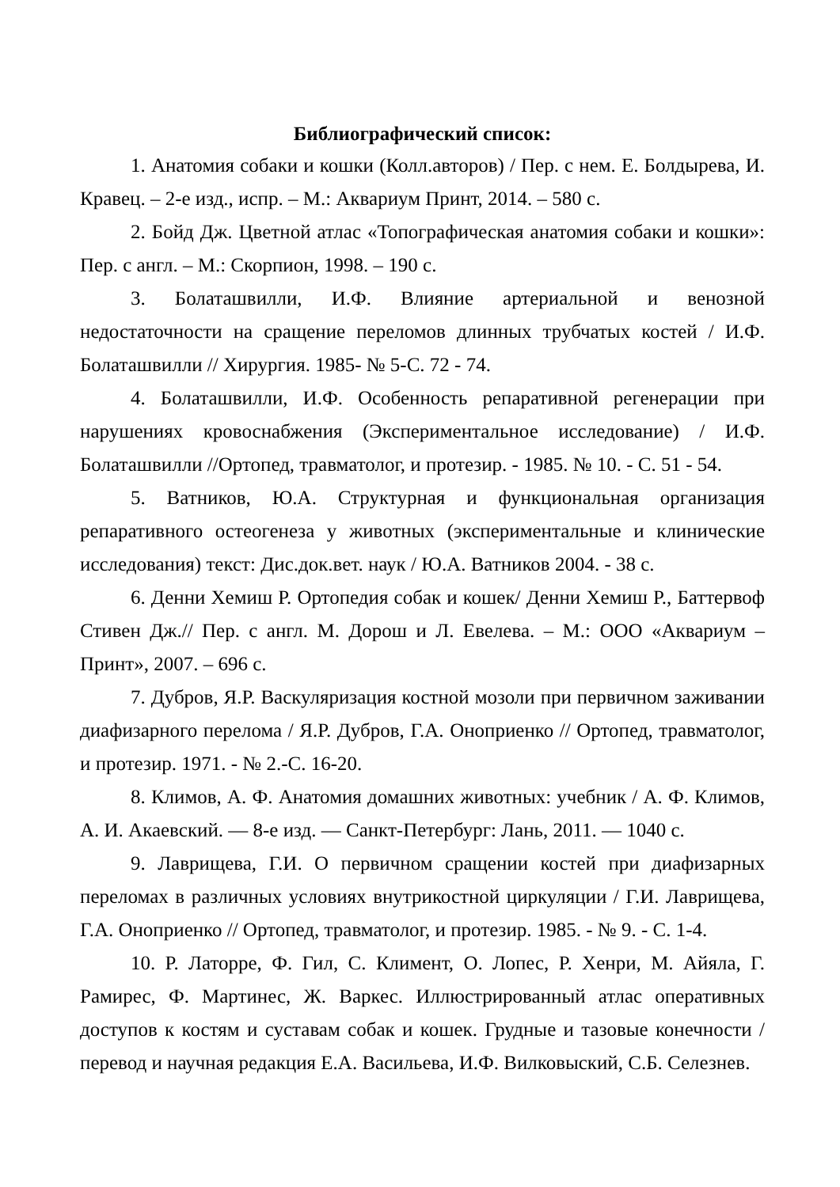Библиографический список:
1. Анатомия собаки и кошки (Колл.авторов) / Пер. с нем. Е. Болдырева, И. Кравец. – 2-е изд., испр. – М.: Аквариум Принт, 2014. – 580 с.
2. Бойд Дж. Цветной атлас «Топографическая анатомия собаки и кошки»: Пер. с англ. – М.: Скорпион, 1998. – 190 с.
3. Болаташвилли, И.Ф. Влияние артериальной и венозной недостаточности на сращение переломов длинных трубчатых костей / И.Ф. Болаташвилли // Хирургия. 1985- № 5-С. 72 - 74.
4. Болаташвилли, И.Ф. Особенность репаративной регенерации при нарушениях кровоснабжения (Экспериментальное исследование) / И.Ф. Болаташвилли //Ортопед, травматолог, и протезир. - 1985. № 10. - С. 51 - 54.
5. Ватников, Ю.А. Структурная и функциональная организация репаративного остеогенеза у животных (экспериментальные и клинические исследования) текст: Дис.док.вет. наук / Ю.А. Ватников 2004. - 38 с.
6. Денни Хемиш Р. Ортопедия собак и кошек/ Денни Хемиш Р., Баттервоф Стивен Дж.// Пер. с англ. М. Дорош и Л. Евелева. – М.: ООО «Аквариум – Принт», 2007. – 696 с.
7. Дубров, Я.Р. Васкуляризация костной мозоли при первичном заживании диафизарного перелома / Я.Р. Дубров, Г.А. Оноприенко // Ортопед, травматолог, и протезир. 1971. - № 2.-С. 16-20.
8. Климов, А. Ф. Анатомия домашних животных: учебник / А. Ф. Климов, А. И. Акаевский. — 8-е изд. — Санкт-Петербург: Лань, 2011. — 1040 с.
9. Лаврищева, Г.И. О первичном сращении костей при диафизарных переломах в различных условиях внутрикостной циркуляции / Г.И. Лаврищева, Г.А. Оноприенко // Ортопед, травматолог, и протезир. 1985. - № 9. - С. 1-4.
10. Р. Латорре, Ф. Гил, С. Климент, О. Лопес, Р. Хенри, М. Айяла, Г. Рамирес, Ф. Мартинес, Ж. Варкес. Иллюстрированный атлас оперативных доступов к костям и суставам собак и кошек. Грудные и тазовые конечности / перевод и научная редакция Е.А. Васильева, И.Ф. Вилковыский, С.Б. Селезнев.